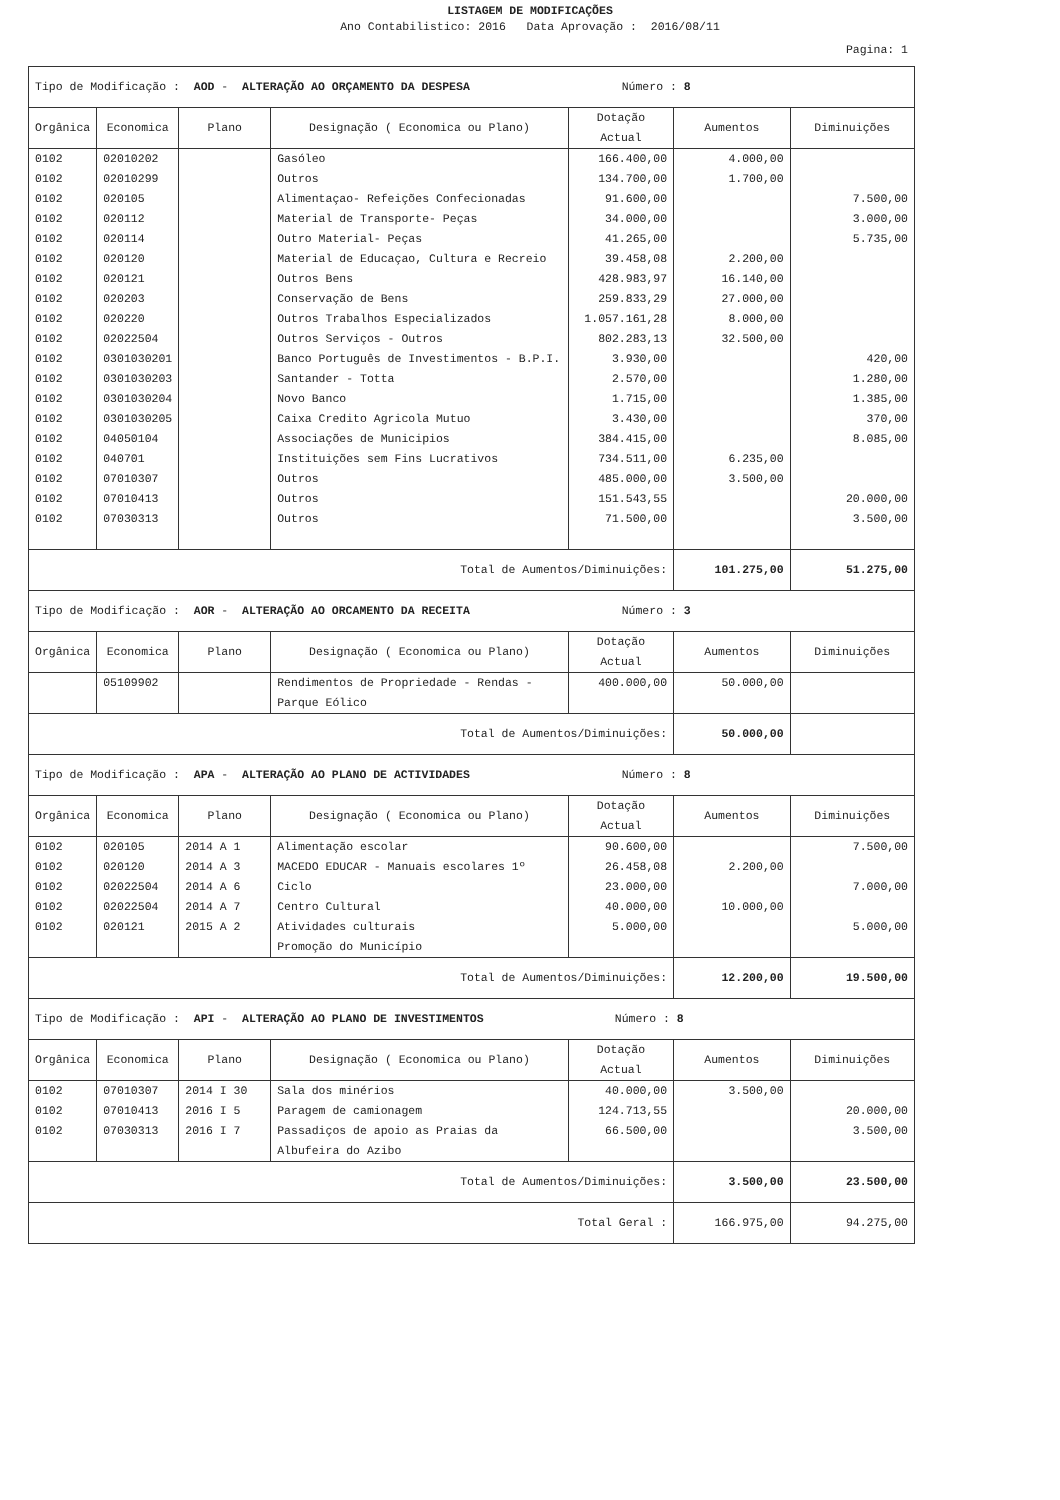LISTAGEM DE MODIFICAÇÕES
Ano Contabilistico: 2016 Data Aprovação : 2016/08/11
Pagina: 1
| Tipo de Modificação : AOD - ALTERAÇÃO AO ORÇAMENTO DA DESPESA Número : 8 | | | | | | |
| Orgânica | Economica | Plano | Designação ( Economica ou Plano) | Dotação Actual | Aumentos | Diminuições |
| 0102 0102 0102 0102 0102 0102 0102 0102 0102 0102 0102 0102 0102 0102 0102 0102 0102 0102 0102 | 02010202 02010299 020105 020112 020114 020120 020121 020203 020220 02022504 0301030201 0301030203 0301030204 0301030205 04050104 040701 07010307 07010413 07030313 | | Gasóleo Outros Alimentaçao- Refeições Confecionadas Material de Transporte- Peças Outro Material- Peças Material de Educaçao, Cultura e Recreio Outros Bens Conservação de Bens Outros Trabalhos Especializados Outros Serviços - Outros Banco Português de Investimentos - B.P.I. Santander - Totta Novo Banco Caixa Credito Agricola Mutuo Associações de Municipios Instituições sem Fins Lucrativos Outros Outros Outros | 166.400,00 134.700,00 91.600,00 34.000,00 41.265,00 39.458,08 428.983,97 259.833,29 1.057.161,28 802.283,13 3.930,00 2.570,00 1.715,00 3.430,00 384.415,00 734.511,00 485.000,00 151.543,55 71.500,00 | 4.000,00 1.700,00 2.200,00 16.140,00 27.000,00 8.000,00 32.500,00 6.235,00 3.500,00 | 7.500,00 3.000,00 5.735,00 420,00 1.280,00 1.385,00 370,00 8.085,00 20.000,00 3.500,00 |
| Total de Aumentos/Diminuições: | | | | | 101.275,00 | 51.275,00 |
| Tipo de Modificação : AOR - ALTERAÇÃO AO ORCAMENTO DA RECEITA Número : 3 | | | | | | |
| Orgânica | Economica | Plano | Designação ( Economica ou Plano) | Dotação Actual | Aumentos | Diminuições |
| | 05109902 | | Rendimentos de Propriedade - Rendas - Parque Eólico | 400.000,00 | 50.000,00 | |
| Total de Aumentos/Diminuições: | | | | | 50.000,00 | |
| Tipo de Modificação : APA - ALTERAÇÃO AO PLANO DE ACTIVIDADES Número : 8 | | | | | | |
| Orgânica | Economica | Plano | Designação ( Economica ou Plano) | Dotação Actual | Aumentos | Diminuições |
| 0102 0102 0102 0102 0102 | 020105 020120 02022504 02022504 020121 | 2014 A 1 2014 A 3 2014 A 6 2014 A 7 2015 A 2 | Alimentação escolar MACEDO EDUCAR - Manuais escolares 1º Ciclo Centro Cultural Atividades culturais Promoção do Município | 90.600,00 26.458,08 23.000,00 40.000,00 5.000,00 | 2.200,00 10.000,00 | 7.500,00 7.000,00 5.000,00 |
| Total de Aumentos/Diminuições: | | | | | 12.200,00 | 19.500,00 |
| Tipo de Modificação : API - ALTERAÇÃO AO PLANO DE INVESTIMENTOS Número : 8 | | | | | | |
| Orgânica | Economica | Plano | Designação ( Economica ou Plano) | Dotação Actual | Aumentos | Diminuições |
| 0102 0102 0102 | 07010307 07010413 07030313 | 2014 I 30 2016 I 5 2016 I 7 | Sala dos minérios Paragem de camionagem Passadiços de apoio as Praias da Albufeira do Azibo | 40.000,00 124.713,55 66.500,00 | 3.500,00 | 20.000,00 3.500,00 |
| Total de Aumentos/Diminuições: | | | | | 3.500,00 | 23.500,00 |
| Total Geral : | | | | | 166.975,00 | 94.275,00 |